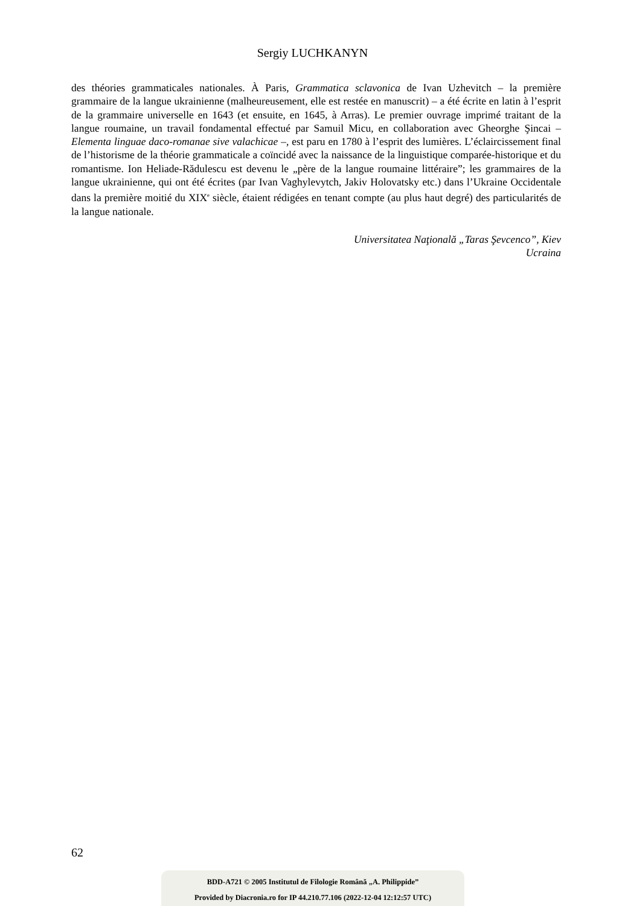Sergiy LUCHKANYN
des théories grammaticales nationales. À Paris, Grammatica sclavonica de Ivan Uzhevitch – la première grammaire de la langue ukrainienne (malheureusement, elle est restée en manuscrit) – a été écrite en latin à l’esprit de la grammaire universelle en 1643 (et ensuite, en 1645, à Arras). Le premier ouvrage imprimé traitant de la langue roumaine, un travail fondamental effectué par Samuil Micu, en collaboration avec Gheorghe Şincai – Elementa linguae daco-romanae sive valachicae –, est paru en 1780 à l’esprit des lumières. L’éclaircissement final de l’historisme de la théorie grammaticale a coïncidé avec la naissance de la linguistique comparée-historique et du romantisme. Ion Heliade-Rădulescu est devenu le „père de la langue roumaine littéraire”; les grammaires de la langue ukrainienne, qui ont été écrites (par Ivan Vaghylevytch, Jakiv Holovatsky etc.) dans l’Ukraine Occidentale dans la première moitié du XIX<sup>e</sup> siècle, étaient rédigées en tenant compte (au plus haut degré) des particularités de la langue nationale.
Universitatea Naţională „Taras Şevcenco”, Kiev
Ucraina
62
BDD-A721 © 2005 Institutul de Filologie Română „A. Philippide”
Provided by Diacronia.ro for IP 44.210.77.106 (2022-12-04 12:12:57 UTC)